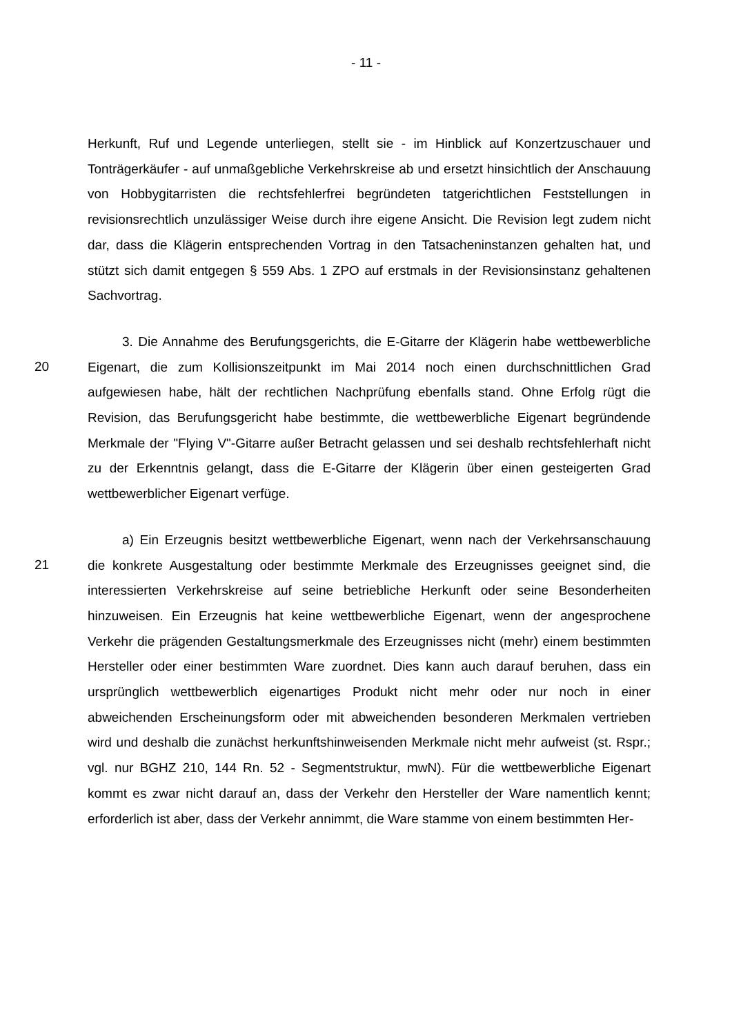- 11 -
Herkunft, Ruf und Legende unterliegen, stellt sie - im Hinblick auf Konzertzuschauer und Tonträgerkäufer - auf unmaßgebliche Verkehrskreise ab und ersetzt hinsichtlich der Anschauung von Hobbygitarristen die rechtsfehlerfrei begründeten tatgerichtlichen Feststellungen in revisionsrechtlich unzulässiger Weise durch ihre eigene Ansicht. Die Revision legt zudem nicht dar, dass die Klägerin entsprechenden Vortrag in den Tatsacheninstanzen gehalten hat, und stützt sich damit entgegen § 559 Abs. 1 ZPO auf erstmals in der Revisionsinstanz gehaltenen Sachvortrag.
20
3. Die Annahme des Berufungsgerichts, die E-Gitarre der Klägerin habe wettbewerbliche Eigenart, die zum Kollisionszeitpunkt im Mai 2014 noch einen durchschnittlichen Grad aufgewiesen habe, hält der rechtlichen Nachprüfung ebenfalls stand. Ohne Erfolg rügt die Revision, das Berufungsgericht habe bestimmte, die wettbewerbliche Eigenart begründende Merkmale der "Flying V"-Gitarre außer Betracht gelassen und sei deshalb rechtsfehlerhaft nicht zu der Erkenntnis gelangt, dass die E-Gitarre der Klägerin über einen gesteigerten Grad wettbewerblicher Eigenart verfüge.
21
a) Ein Erzeugnis besitzt wettbewerbliche Eigenart, wenn nach der Verkehrsanschauung die konkrete Ausgestaltung oder bestimmte Merkmale des Erzeugnisses geeignet sind, die interessierten Verkehrskreise auf seine betriebliche Herkunft oder seine Besonderheiten hinzuweisen. Ein Erzeugnis hat keine wettbewerbliche Eigenart, wenn der angesprochene Verkehr die prägenden Gestaltungsmerkmale des Erzeugnisses nicht (mehr) einem bestimmten Hersteller oder einer bestimmten Ware zuordnet. Dies kann auch darauf beruhen, dass ein ursprünglich wettbewerblich eigenartiges Produkt nicht mehr oder nur noch in einer abweichenden Erscheinungsform oder mit abweichenden besonderen Merkmalen vertrieben wird und deshalb die zunächst herkunftshinweisenden Merkmale nicht mehr aufweist (st. Rspr.; vgl. nur BGHZ 210, 144 Rn. 52 - Segmentstruktur, mwN). Für die wettbewerbliche Eigenart kommt es zwar nicht darauf an, dass der Verkehr den Hersteller der Ware namentlich kennt; erforderlich ist aber, dass der Verkehr annimmt, die Ware stamme von einem bestimmten Her-